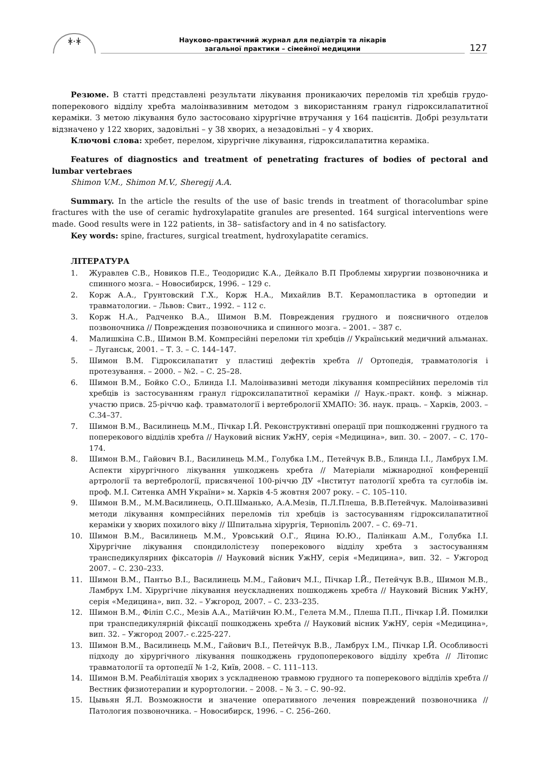ᚼ·ᚼ
Науково-практичний журнал для педіатрів та лікарів
загальної практики – сімейної медицини
127
Резюме. В статті представлені результати лікування проникаючих переломів тіл хребців грудо-поперекового відділу хребта малоінвазивним методом з використанням гранул гідроксилапатитної кераміки. З метою лікування було застосовано хірургічне втручання у 164 пацієнтів. Добрі результати відзначено у 122 хворих, задовільні – у 38 хворих, а незадовільні – у 4 хворих.
Ключові слова: хребет, перелом, хірургічне лікування, гідроксилапатитна кераміка.
Features of diagnostics and treatment of penetrating fractures of bodies of pectoral and lumbar vertebraes
Shimon V.M., Shimon M.V., Sheregij A.A.
Summary. In the article the results of the use of basic trends in treatment of thoracolumbar spine fractures with the use of ceramic hydroxylapatite granules are presented. 164 surgical interventions were made. Good results were in 122 patients, in 38– satisfactory and in 4 no satisfactory.
Key words: spine, fractures, surgical treatment, hydroxylapatite ceramics.
ЛІТЕРАТУРА
1. Журавлев С.В., Новиков П.Е., Теодоридис К.А., Дейкало В.П Проблемы хирургии позвоночника и спинного мозга. – Новосибирск, 1996. – 129 с.
2. Корж А.А., Грунтовский Г.Х., Корж Н.А., Михайлив В.Т. Керамопластика в ортопедии и травматологии. – Львов: Свит., 1992. – 112 с.
3. Корж Н.А., Радченко В.А., Шимон В.М. Повреждения грудного и поясничного отделов позвоночника // Повреждения позвоночника и спинного мозга. – 2001. – 387 с.
4. Малишкіна С.В., Шимон В.М. Компресійні переломи тіл хребців // Український медичний альманах. – Луганськ, 2001. – Т. 3. – С. 144–147.
5. Шимон В.М. Гідроксилапатит у пластиці дефектів хребта // Ортопедія, травматологія і протезування. – 2000. – №2. – С. 25–28.
6. Шимон В.М., Бойко С.О., Блинда І.І. Малоінвазивні методи лікування компресійних переломів тіл хребців із застосуванням гранул гідроксилапатитної кераміки // Наук.-практ. конф. з міжнар. участю присв. 25-річчю каф. травматології і вертебрології ХМАПО: Зб. наук. праць. – Харків, 2003. – С.34–37.
7. Шимон В.М., Василинець М.М., Пічкар І.Й. Реконструктивні операції при пошкодженні грудного та поперекового відділів хребта // Науковий вісник УжНУ, серія «Медицина», вип. 30. – 2007. – С. 170–174.
8. Шимон В.М., Гайович В.І., Василинець М.М., Голубка І.М., Петейчук В.В., Блинда І.І., Ламбрух І.М. Аспекти хірургічного лікування ушкоджень хребта // Матеріали міжнародної конференції артрології та вертебрології, присвяченої 100-річчю ДУ «Інститут патології хребта та суглобів ім. проф. М.І. Ситенка АМН України» м. Харків 4-5 жовтня 2007 року. – С. 105–110.
9. Шимон В.М., М.М.Василинець, О.П.Шманько, А.А.Мезів, П.Л.Плеша, В.В.Петейчук. Малоінвазивні методи лікування компресійних переломів тіл хребців із застосуванням гідроксилапатитної кераміки у хворих похилого віку // Шпитальна хірургія, Тернопіль 2007. – С. 69–71.
10. Шимон В.М., Василинець М.М., Уровський О.Г., Яцина Ю.Ю., Палінкаш А.М., Голубка І.І. Хірургічне лікування спондилолістезу поперекового відділу хребта з застосуванням транспедикулярних фіксаторів // Науковий вісник УжНУ, серія «Медицина», вип. 32. – Ужгород 2007. – С. 230–233.
11. Шимон В.М., Пантьо В.І., Василинець М.М., Гайович М.І., Пічкар І.Й., Петейчук В.В., Шимон М.В., Ламбрух І.М. Хірургічне лікування неускладнених пошкоджень хребта // Науковий Вісник УжНУ, серія «Медицина», вип. 32. – Ужгород, 2007. – С. 233–235.
12. Шимон В.М., Філіп С.С., Мезів А.А., Матійчин Ю.М., Гелета М.М., Плеша П.П., Пічкар І.Й. Помилки при транспедикулярній фіксації пошкоджень хребта // Науковий вісник УжНУ, серія «Медицина», вип. 32. – Ужгород 2007.- с.225-227.
13. Шимон В.М., Василинець М.М., Гайович В.І., Петейчук В.В., Ламбрух І.М., Пічкар І.Й. Особливості підходу до хірургічного лікування пошкоджень грудопоперекового відділу хребта // Літопис травматології та ортопедії № 1-2, Київ, 2008. – С. 111–113.
14. Шимон В.М. Реабілітація хворих з ускладненою травмою грудного та поперекового відділів хребта // Вестник физиотерапии и курортологии. – 2008. – № 3. – С. 90–92.
15. Цывьян Я.Л. Возможности и значение оперативного лечения повреждений позвоночника // Патология позвоночника. – Новосибирск, 1996. – С. 256–260.